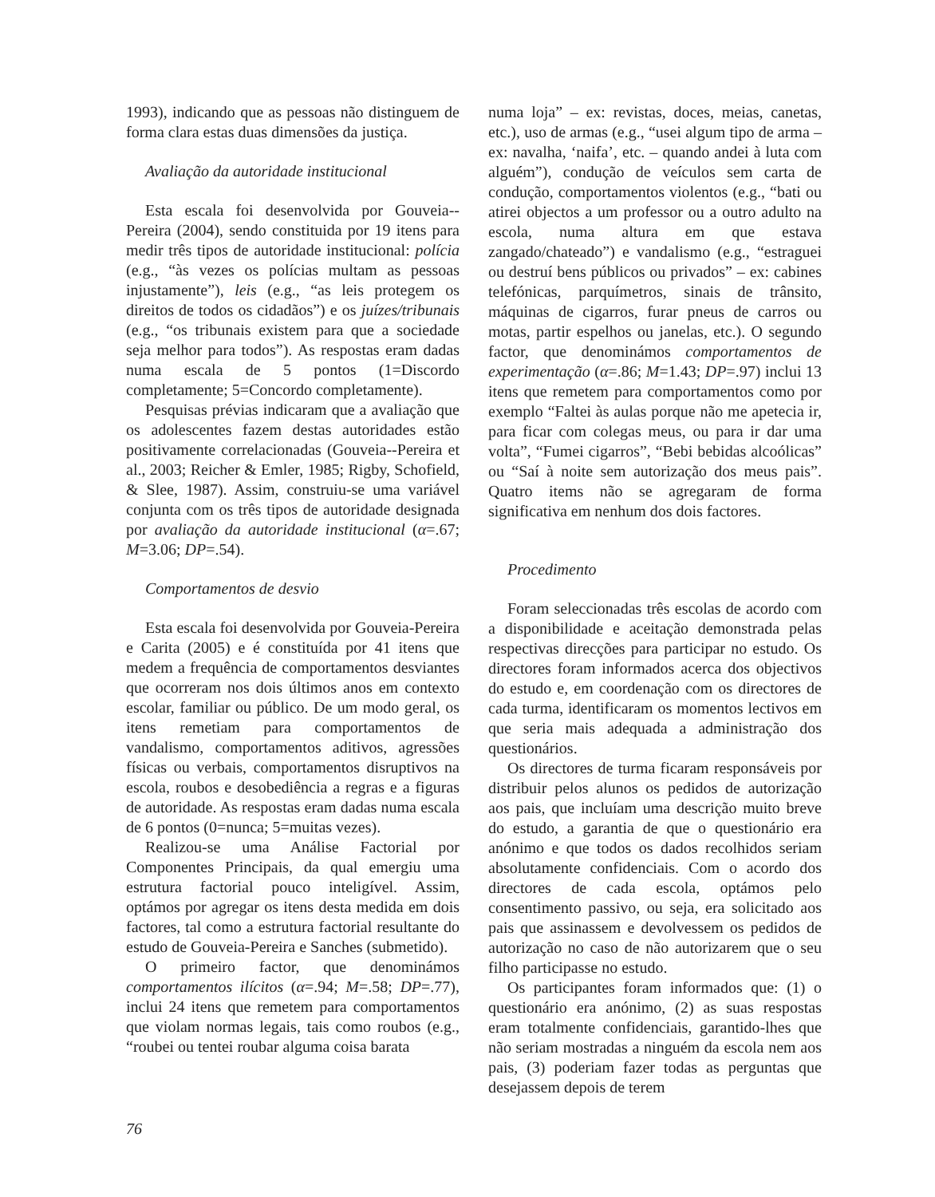1993), indicando que as pessoas não distinguem de forma clara estas duas dimensões da justiça.
Avaliação da autoridade institucional
Esta escala foi desenvolvida por Gouveia--Pereira (2004), sendo constituida por 19 itens para medir três tipos de autoridade institucional: polícia (e.g., “às vezes os polícias multam as pessoas injustamente”), leis (e.g., “as leis protegem os direitos de todos os cidadãos”) e os juízes/tribunais (e.g., “os tribunais existem para que a sociedade seja melhor para todos”). As respostas eram dadas numa escala de 5 pontos (1=Discordo completamente; 5=Concordo completamente).
Pesquisas prévias indicaram que a avaliação que os adolescentes fazem destas autoridades estão positivamente correlacionadas (Gouveia--Pereira et al., 2003; Reicher & Emler, 1985; Rigby, Schofield, & Slee, 1987). Assim, construiu-se uma variável conjunta com os três tipos de autoridade designada por avaliação da autoridade institucional (α=.67; M=3.06; DP=.54).
Comportamentos de desvio
Esta escala foi desenvolvida por Gouveia-Pereira e Carita (2005) e é constituída por 41 itens que medem a frequência de comportamentos desviantes que ocorreram nos dois últimos anos em contexto escolar, familiar ou público. De um modo geral, os itens remetiam para comportamentos de vandalismo, comportamentos aditivos, agressões físicas ou verbais, comportamentos disruptivos na escola, roubos e desobediência a regras e a figuras de autoridade. As respostas eram dadas numa escala de 6 pontos (0=nunca; 5=muitas vezes).
Realizou-se uma Análise Factorial por Componentes Principais, da qual emergiu uma estrutura factorial pouco inteligível. Assim, optámos por agregar os itens desta medida em dois factores, tal como a estrutura factorial resultante do estudo de Gouveia-Pereira e Sanches (submetido).
O primeiro factor, que denominámos comportamentos ilícitos (α=.94; M=.58; DP=.77), inclui 24 itens que remetem para comportamentos que violam normas legais, tais como roubos (e.g., “roubei ou tentei roubar alguma coisa barata
numa loja” – ex: revistas, doces, meias, canetas, etc.), uso de armas (e.g., “usei algum tipo de arma – ex: navalha, ‘naifa’, etc. – quando andei à luta com alguém”), condução de veículos sem carta de condução, comportamentos violentos (e.g., “bati ou atirei objectos a um professor ou a outro adulto na escola, numa altura em que estava zangado/chateado”) e vandalismo (e.g., “estraguei ou destruí bens públicos ou privados” – ex: cabines telefónicas, parquímetros, sinais de trânsito, máquinas de cigarros, furar pneus de carros ou motas, partir espelhos ou janelas, etc.). O segundo factor, que denominámos comportamentos de experimentação (α=.86; M=1.43; DP=.97) inclui 13 itens que remetem para comportamentos como por exemplo “Faltei às aulas porque não me apetecia ir, para ficar com colegas meus, ou para ir dar uma volta”, “Fumei cigarros”, “Bebi bebidas alcoólicas” ou “Saí à noite sem autorização dos meus pais”. Quatro items não se agregaram de forma significativa em nenhum dos dois factores.
Procedimento
Foram seleccionadas três escolas de acordo com a disponibilidade e aceitação demonstrada pelas respectivas direcções para participar no estudo. Os directores foram informados acerca dos objectivos do estudo e, em coordenação com os directores de cada turma, identificaram os momentos lectivos em que seria mais adequada a administração dos questionários.
Os directores de turma ficaram responsáveis por distribuir pelos alunos os pedidos de autorização aos pais, que incluíam uma descrição muito breve do estudo, a garantia de que o questionário era anónimo e que todos os dados recolhidos seriam absolutamente confidenciais. Com o acordo dos directores de cada escola, optámos pelo consentimento passivo, ou seja, era solicitado aos pais que assinassem e devolvessem os pedidos de autorização no caso de não autorizarem que o seu filho participasse no estudo.
Os participantes foram informados que: (1) o questionário era anónimo, (2) as suas respostas eram totalmente confidenciais, garantido-lhes que não seriam mostradas a ninguém da escola nem aos pais, (3) poderiam fazer todas as perguntas que desejassem depois de terem
76